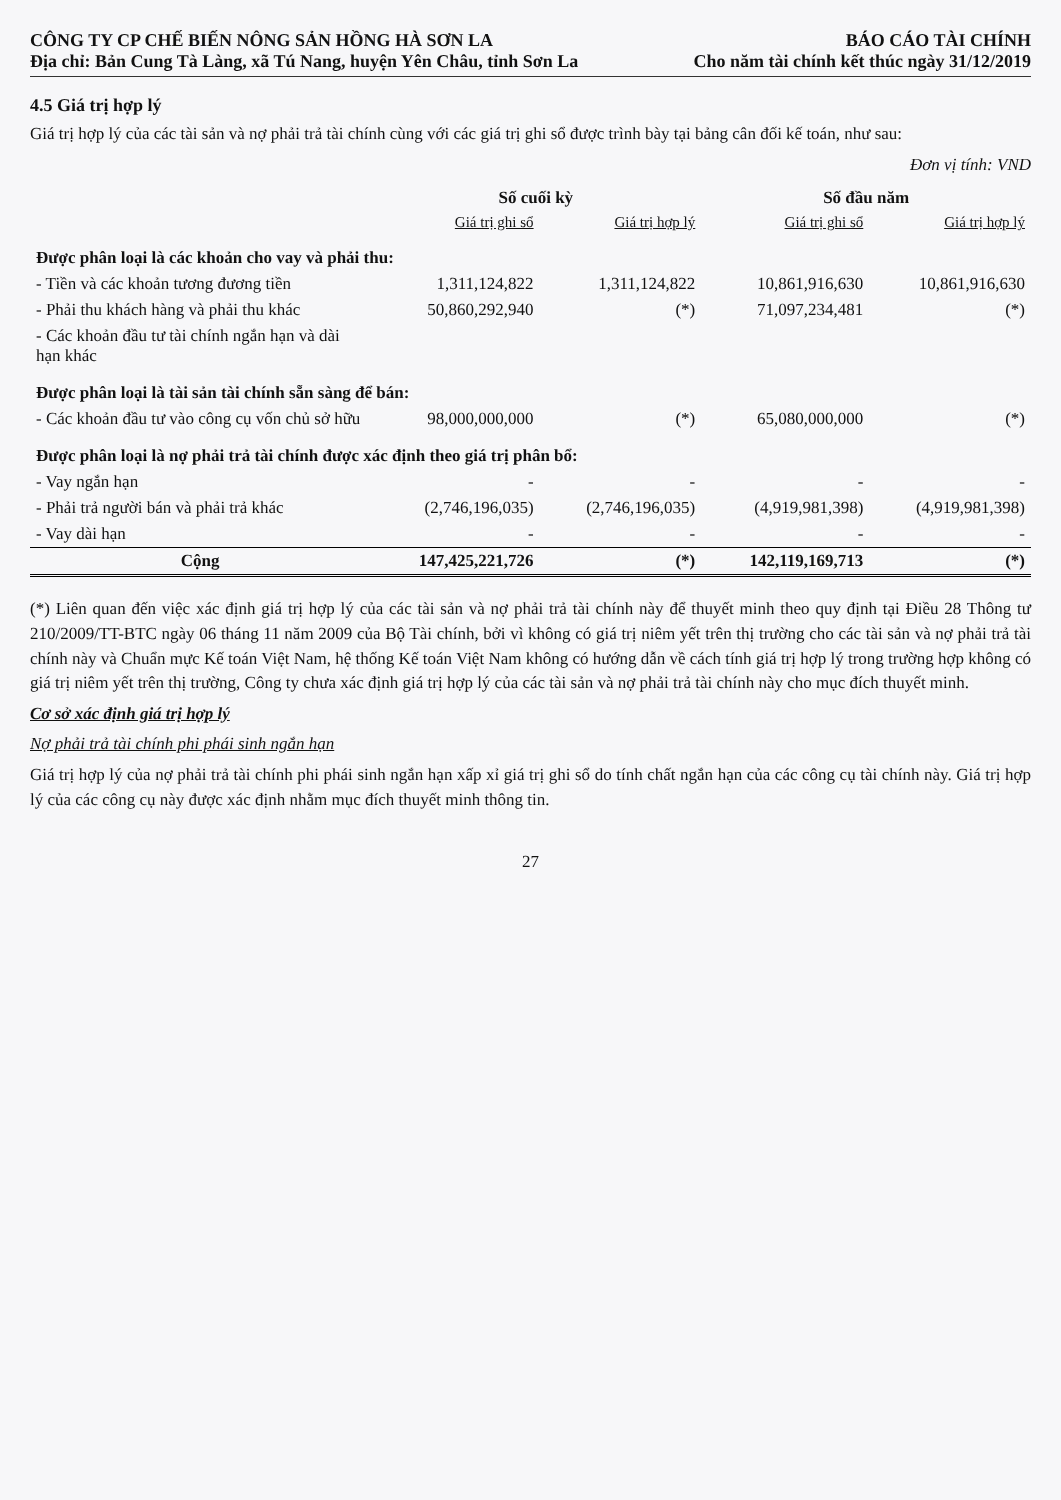CÔNG TY CP CHẾ BIẾN NÔNG SẢN HỒNG HÀ SƠN LA
Địa chỉ: Bản Cung Tà Làng, xã Tú Nang, huyện Yên Châu, tỉnh Sơn La
BÁO CÁO TÀI CHÍNH
Cho năm tài chính kết thúc ngày 31/12/2019
4.5 Giá trị hợp lý
Giá trị hợp lý của các tài sản và nợ phải trả tài chính cùng với các giá trị ghi sổ được trình bày tại bảng cân đối kế toán, như sau:
Đơn vị tính: VND
| | Số cuối kỳ | | Số đầu năm | |
| --- | --- | --- | --- | --- |
| | Giá trị ghi sổ | Giá trị hợp lý | Giá trị ghi sổ | Giá trị hợp lý |
| Được phân loại là các khoản cho vay và phải thu: | | | | |
| - Tiền và các khoản tương đương tiền | 1,311,124,822 | 1,311,124,822 | 10,861,916,630 | 10,861,916,630 |
| - Phải thu khách hàng và phải thu khác | 50,860,292,940 | (*) | 71,097,234,481 | (*) |
| - Các khoản đầu tư tài chính ngắn hạn và dài hạn khác | | | | |
| Được phân loại là tài sản tài chính sẵn sàng để bán: | | | | |
| - Các khoản đầu tư vào công cụ vốn chủ sở hữu | 98,000,000,000 | (*) | 65,080,000,000 | (*) |
| Được phân loại là nợ phải trả tài chính được xác định theo giá trị phân bổ: | | | | |
| - Vay ngắn hạn | - | - | - | - |
| - Phải trả người bán và phải trả khác | (2,746,196,035) | (2,746,196,035) | (4,919,981,398) | (4,919,981,398) |
| - Vay dài hạn | - | - | - | - |
| Cộng | 147,425,221,726 | (*) | 142,119,169,713 | (*) |
(*) Liên quan đến việc xác định giá trị hợp lý của các tài sản và nợ phải trả tài chính này để thuyết minh theo quy định tại Điều 28 Thông tư 210/2009/TT-BTC ngày 06 tháng 11 năm 2009 của Bộ Tài chính, bởi vì không có giá trị niêm yết trên thị trường cho các tài sản và nợ phải trả tài chính này và Chuẩn mực Kế toán Việt Nam, hệ thống Kế toán Việt Nam không có hướng dẫn về cách tính giá trị hợp lý trong trường hợp không có giá trị niêm yết trên thị trường, Công ty chưa xác định giá trị hợp lý của các tài sản và nợ phải trả tài chính này cho mục đích thuyết minh.
Cơ sở xác định giá trị hợp lý
Nợ phải trả tài chính phi phái sinh ngắn hạn
Giá trị hợp lý của nợ phải trả tài chính phi phái sinh ngắn hạn xấp xỉ giá trị ghi sổ do tính chất ngắn hạn của các công cụ tài chính này. Giá trị hợp lý của các công cụ này được xác định nhằm mục đích thuyết minh thông tin.
27